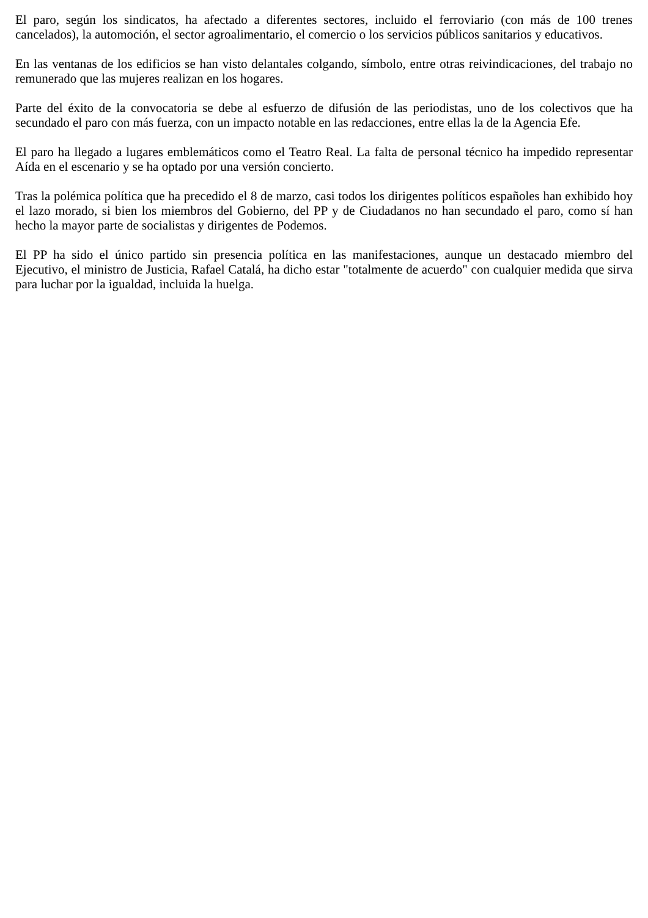El paro, según los sindicatos, ha afectado a diferentes sectores, incluido el ferroviario (con más de 100 trenes cancelados), la automoción, el sector agroalimentario, el comercio o los servicios públicos sanitarios y educativos.
En las ventanas de los edificios se han visto delantales colgando, símbolo, entre otras reivindicaciones, del trabajo no remunerado que las mujeres realizan en los hogares.
Parte del éxito de la convocatoria se debe al esfuerzo de difusión de las periodistas, uno de los colectivos que ha secundado el paro con más fuerza, con un impacto notable en las redacciones, entre ellas la de la Agencia Efe.
El paro ha llegado a lugares emblemáticos como el Teatro Real. La falta de personal técnico ha impedido representar Aída en el escenario y se ha optado por una versión concierto.
Tras la polémica política que ha precedido el 8 de marzo, casi todos los dirigentes políticos españoles han exhibido hoy el lazo morado, si bien los miembros del Gobierno, del PP y de Ciudadanos no han secundado el paro, como sí han hecho la mayor parte de socialistas y dirigentes de Podemos.
El PP ha sido el único partido sin presencia política en las manifestaciones, aunque un destacado miembro del Ejecutivo, el ministro de Justicia, Rafael Catalá, ha dicho estar "totalmente de acuerdo" con cualquier medida que sirva para luchar por la igualdad, incluida la huelga.